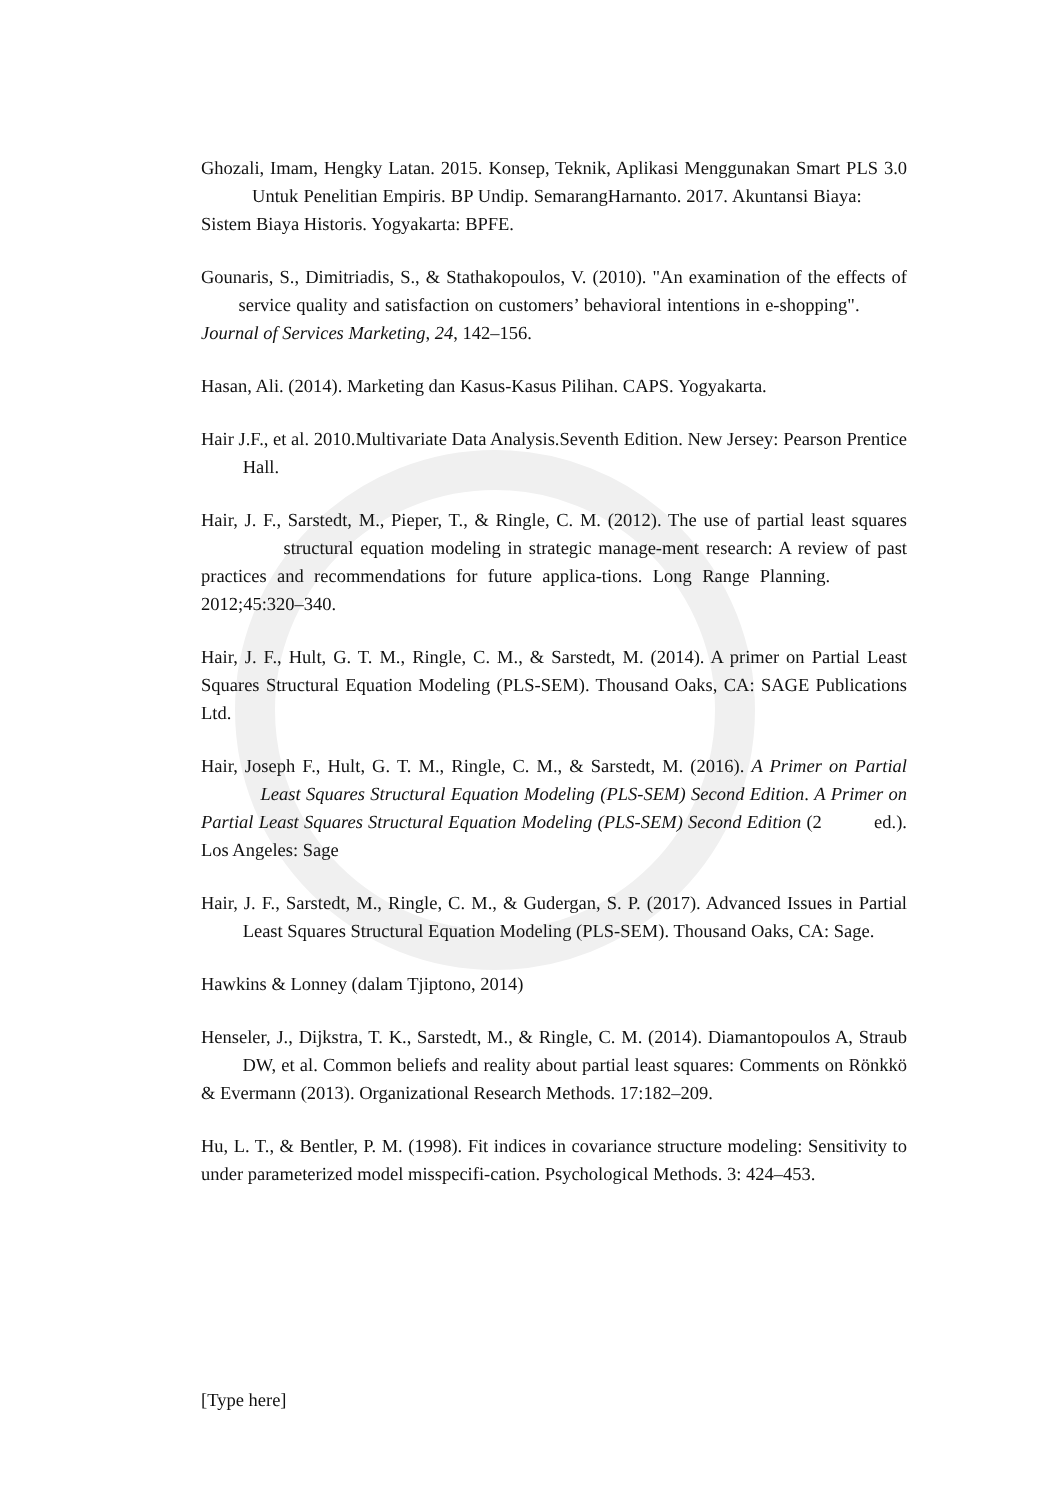Ghozali, Imam, Hengky Latan. 2015. Konsep, Teknik, Aplikasi Menggunakan Smart PLS 3.0 Untuk Penelitian Empiris. BP Undip. SemarangHarnanto. 2017. Akuntansi Biaya: Sistem Biaya Historis. Yogyakarta: BPFE.
Gounaris, S., Dimitriadis, S., & Stathakopoulos, V. (2010). "An examination of the effects of service quality and satisfaction on customers’ behavioral intentions in e-shopping". Journal of Services Marketing, 24, 142–156.
Hasan, Ali. (2014). Marketing dan Kasus-Kasus Pilihan. CAPS. Yogyakarta.
Hair J.F., et al. 2010.Multivariate Data Analysis.Seventh Edition. New Jersey: Pearson Prentice Hall.
Hair, J. F., Sarstedt, M., Pieper, T., & Ringle, C. M. (2012). The use of partial least squares structural equation modeling in strategic manage-ment research: A review of past practices and recommendations for future applica-tions. Long Range Planning. 2012;45:320–340.
Hair, J. F., Hult, G. T. M., Ringle, C. M., & Sarstedt, M. (2014). A primer on Partial Least Squares Structural Equation Modeling (PLS-SEM). Thousand Oaks, CA: SAGE Publications Ltd.
Hair, Joseph F., Hult, G. T. M., Ringle, C. M., & Sarstedt, M. (2016). A Primer on Partial Least Squares Structural Equation Modeling (PLS-SEM) Second Edition. A Primer on Partial Least Squares Structural Equation Modeling (PLS-SEM) Second Edition (2 ed.). Los Angeles: Sage
Hair, J. F., Sarstedt, M., Ringle, C. M., & Gudergan, S. P. (2017). Advanced Issues in Partial Least Squares Structural Equation Modeling (PLS-SEM). Thousand Oaks, CA: Sage.
Hawkins & Lonney (dalam Tjiptono, 2014)
Henseler, J., Dijkstra, T. K., Sarstedt, M., & Ringle, C. M. (2014). Diamantopoulos A, Straub DW, et al. Common beliefs and reality about partial least squares: Comments on Rönkkö & Evermann (2013). Organizational Research Methods. 17:182–209.
Hu, L. T., & Bentler, P. M. (1998). Fit indices in covariance structure modeling: Sensitivity to under parameterized model misspecifi-cation. Psychological Methods. 3: 424–453.
[Type here]